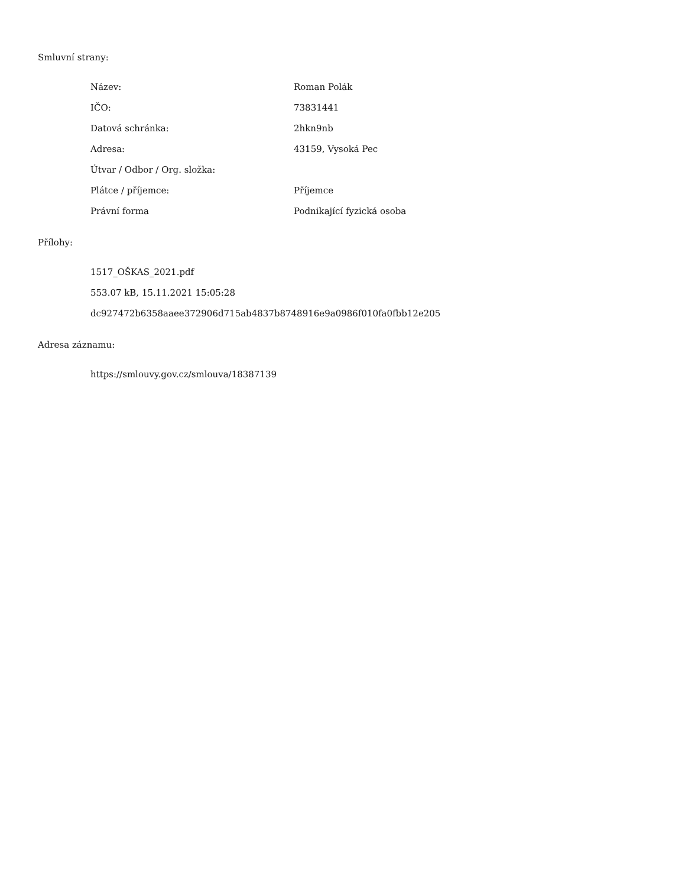Smluvní strany:
| Název: | Roman Polák |
| IČO: | 73831441 |
| Datová schránka: | 2hkn9nb |
| Adresa: | 43159, Vysoká Pec |
| Útvar / Odbor / Org. složka: | |
| Plátce / příjemce: | Příjemce |
| Právní forma | Podnikající fyzická osoba |
Přílohy:
1517_OŠKAS_2021.pdf
553.07 kB, 15.11.2021 15:05:28
dc927472b6358aaee372906d715ab4837b8748916e9a0986f010fa0fbb12e205
Adresa záznamu:
https://smlouvy.gov.cz/smlouva/18387139